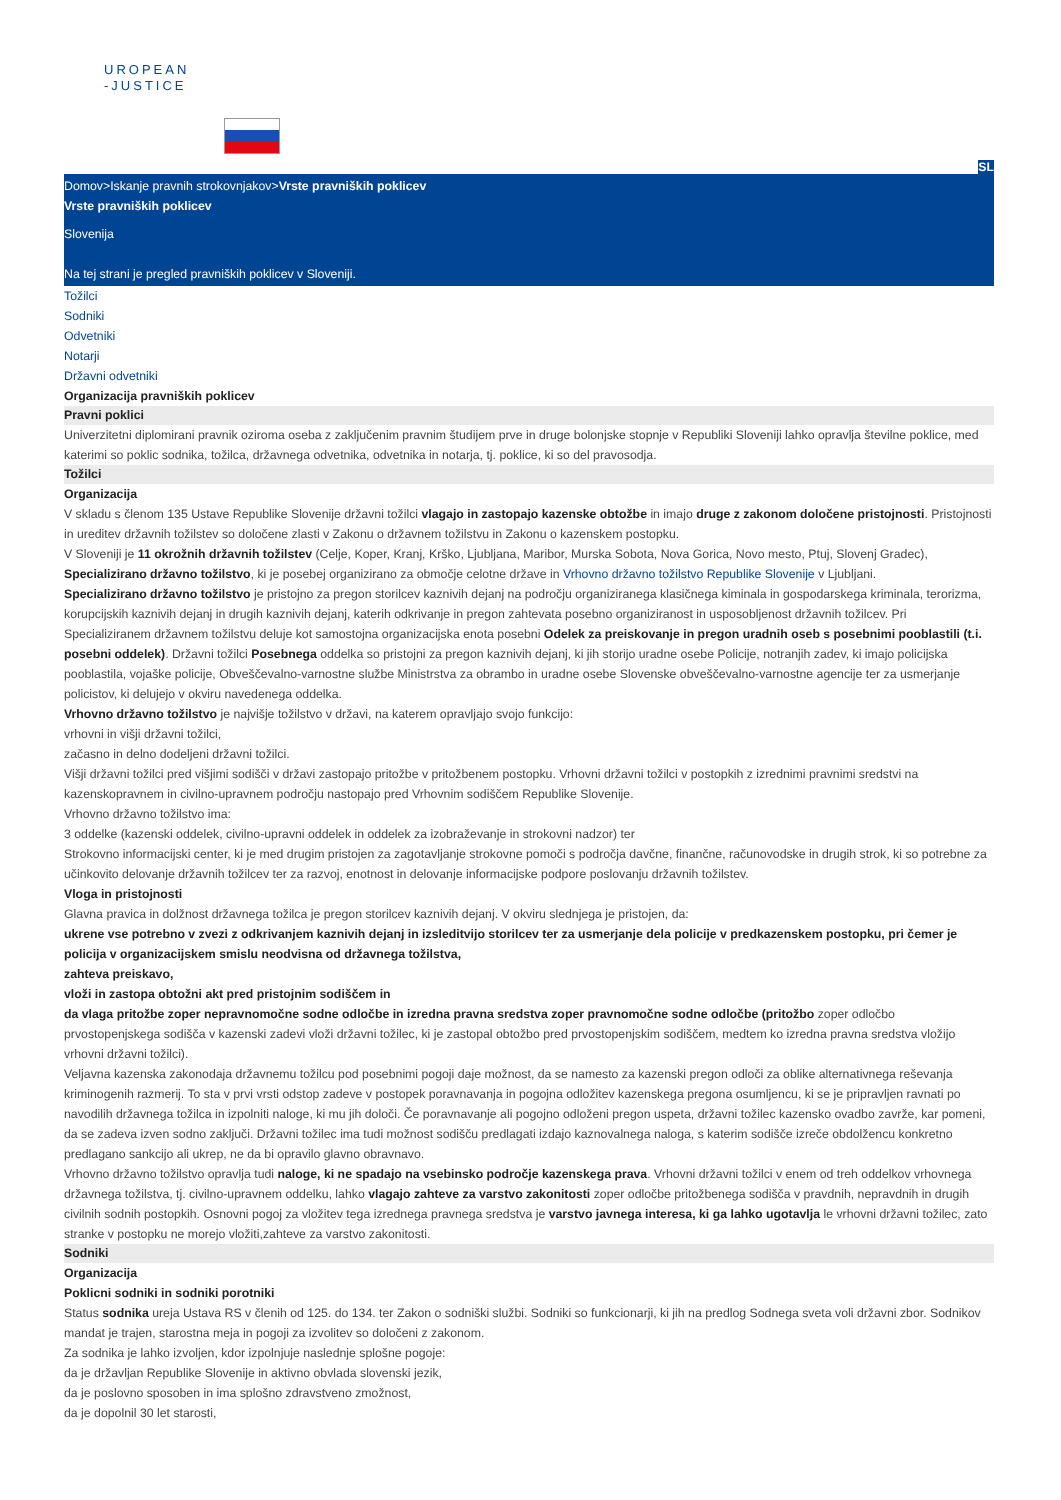UROPEAN
-JUSTICE
SL
Domov>Iskanje pravnih strokovnjakov>Vrste pravniških poklicev
Vrste pravniških poklicev
Slovenija
Na tej strani je pregled pravniških poklicev v Sloveniji.
Tožilci
Sodniki
Odvetniki
Notarji
Državni odvetniki
Organizacija pravniških poklicev
Pravni poklici
Univerzitetni diplomirani pravnik oziroma oseba z zaključenim pravnim študijem prve in druge bolonjske stopnje v Republiki Sloveniji lahko opravlja številne poklice, med katerimi so poklic sodnika, tožilca, državnega odvetnika, odvetnika in notarja, tj. poklice, ki so del pravosodja.
Tožilci
Organizacija
V skladu s členom 135 Ustave Republike Slovenije državni tožilci vlagajo in zastopajo kazenske obtožbe in imajo druge z zakonom določene pristojnosti. Pristojnosti in ureditev državnih tožilstev so določene zlasti v Zakonu o državnem tožilstvu in Zakonu o kazenskem postopku.
V Sloveniji je 11 okrožnih državnih tožilstev (Celje, Koper, Kranj, Krško, Ljubljana, Maribor, Murska Sobota, Nova Gorica, Novo mesto, Ptuj, Slovenj Gradec), Specializirano državno tožilstvo, ki je posebej organizirano za območje celotne države in Vrhovno državno tožilstvo Republike Slovenije v Ljubljani.
Specializirano državno tožilstvo je pristojno za pregon storilcev kaznivih dejanj na področju organiziranega klasičnega kiminala in gospodarskega kriminala, terorizma, korupcijskih kaznivih dejanj in drugih kaznivih dejanj, katerih odkrivanje in pregon zahtevata posebno organiziranost in usposobljenost državnih tožilcev. Pri Specializiranem državnem tožilstvu deluje kot samostojna organizacijska enota posebni Odelek za preiskovanje in pregon uradnih oseb s posebnimi pooblastili (t.i. posebni oddelek). Državni tožilci Posebnega oddelka so pristojni za pregon kaznivih dejanj, ki jih storijo uradne osebe Policije, notranjih zadev, ki imajo policijska pooblastila, vojaške policije, Obveščevalno-varnostne službe Ministrstva za obrambo in uradne osebe Slovenske obveščevalno-varnostne agencije ter za usmerjanje policistov, ki delujejo v okviru navedenega oddelka.
Vrhovno državno tožilstvo je najvišje tožilstvo v državi, na katerem opravljajo svojo funkcijo:
vrhovni in višji državni tožilci,
začasno in delno dodeljeni državni tožilci.
Višji državni tožilci pred višjimi sodišči v državi zastopajo pritožbe v pritožbenem postopku. Vrhovni državni tožilci v postopkih z izrednimi pravnimi sredstvi na kazenskopravnem in civilno-upravnem področju nastopajo pred Vrhovnim sodiščem Republike Slovenije.
Vrhovno državno tožilstvo ima:
3 oddelke (kazenski oddelek, civilno-upravni oddelek in oddelek za izobraževanje in strokovni nadzor) ter
Strokovno informacijski center, ki je med drugim pristojen za zagotavljanje strokovne pomoči s področja davčne, finančne, računovodske in drugih strok, ki so potrebne za učinkovito delovanje državnih tožilcev ter za razvoj, enotnost in delovanje informacijske podpore poslovanju državnih tožilstev.
Vloga in pristojnosti
Glavna pravica in dolžnost državnega tožilca je pregon storilcev kaznivih dejanj. V okviru slednjega je pristojen, da:
ukrene vse potrebno v zvezi z odkrivanjem kaznivih dejanj in izsleditvijo storilcev ter za usmerjanje dela policije v predkazenskem postopku, pri čemer je policija v organizacijskem smislu neodvisna od državnega tožilstva,
zahteva preiskavo,
vloži in zastopa obtožni akt pred pristojnim sodiščem in
da vlaga pritožbe zoper nepravnomočne sodne odločbe in izredna pravna sredstva zoper pravnomočne sodne odločbe (pritožbo zoper odločbo prvostopenjskega sodišča v kazenski zadevi vloži državni tožilec, ki je zastopal obtožbo pred prvostopenjskim sodiščem, medtem ko izredna pravna sredstva vložijo vrhovni državni tožilci).
Veljavna kazenska zakonodaja državnemu tožilcu pod posebnimi pogoji daje možnost, da se namesto za kazenski pregon odloči za oblike alternativnega reševanja kriminogenih razmerij. To sta v prvi vrsti odstop zadeve v postopek poravnavanja in pogojna odložitev kazenskega pregona osumljencu, ki se je pripravljen ravnati po navodilih državnega tožilca in izpolniti naloge, ki mu jih določi. Če poravnavanje ali pogojno odloženi pregon uspeta, državni tožilec kazensko ovadbo zavrže, kar pomeni, da se zadeva izven sodno zaključi. Državni tožilec ima tudi možnost sodišču predlagati izdajo kaznovalnega naloga, s katerim sodišče izreče obdolžencu konkretno predlagano sankcijo ali ukrep, ne da bi opravilo glavno obravnavo.
Vrhovno državno tožilstvo opravlja tudi naloge, ki ne spadajo na vsebinsko področje kazenskega prava. Vrhovni državni tožilci v enem od treh oddelkov vrhovnega državnega tožilstva, tj. civilno-upravnem oddelku, lahko vlagajo zahteve za varstvo zakonitosti zoper odločbe pritožbenega sodišča v pravdnih, nepravdnih in drugih civilnih sodnih postopkih. Osnovni pogoj za vložitev tega izrednega pravnega sredstva je varstvo javnega interesa, ki ga lahko ugotavlja le vrhovni državni tožilec, zato stranke v postopku ne morejo vložiti,zahteve za varstvo zakonitosti.
Sodniki
Organizacija
Poklicni sodniki in sodniki porotniki
Status sodnika ureja Ustava RS v členih od 125. do 134. ter Zakon o sodniški službi. Sodniki so funkcionarji, ki jih na predlog Sodnega sveta voli državni zbor. Sodnikov mandat je trajen, starostna meja in pogoji za izvolitev so določeni z zakonom.
Za sodnika je lahko izvoljen, kdor izpolnjuje naslednje splošne pogoje:
da je državljan Republike Slovenije in aktivno obvlada slovenski jezik,
da je poslovno sposoben in ima splošno zdravstveno zmožnost,
da je dopolnil 30 let starosti,